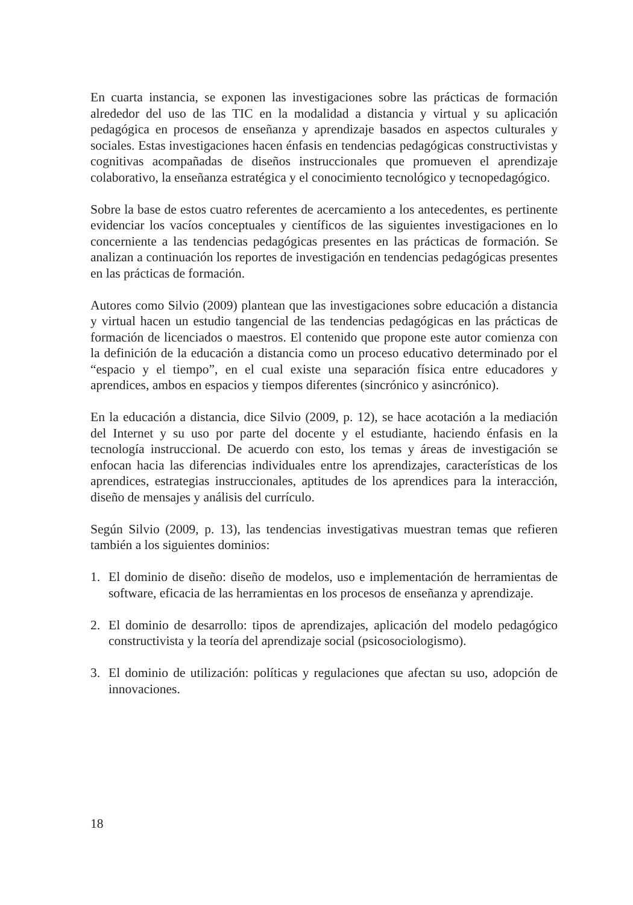En cuarta instancia, se exponen las investigaciones sobre las prácticas de formación alrededor del uso de las TIC en la modalidad a distancia y virtual y su aplicación pedagógica en procesos de enseñanza y aprendizaje basados en aspectos culturales y sociales. Estas investigaciones hacen énfasis en tendencias pedagógicas constructivistas y cognitivas acompañadas de diseños instruccionales que promueven el aprendizaje colaborativo, la enseñanza estratégica y el conocimiento tecnológico y tecnopedagógico.
Sobre la base de estos cuatro referentes de acercamiento a los antecedentes, es pertinente evidenciar los vacíos conceptuales y científicos de las siguientes investigaciones en lo concerniente a las tendencias pedagógicas presentes en las prácticas de formación. Se analizan a continuación los reportes de investigación en tendencias pedagógicas presentes en las prácticas de formación.
Autores como Silvio (2009) plantean que las investigaciones sobre educación a distancia y virtual hacen un estudio tangencial de las tendencias pedagógicas en las prácticas de formación de licenciados o maestros. El contenido que propone este autor comienza con la definición de la educación a distancia como un proceso educativo determinado por el “espacio y el tiempo”, en el cual existe una separación física entre educadores y aprendices, ambos en espacios y tiempos diferentes (sincrónico y asincrónico).
En la educación a distancia, dice Silvio (2009, p. 12), se hace acotación a la mediación del Internet y su uso por parte del docente y el estudiante, haciendo énfasis en la tecnología instruccional. De acuerdo con esto, los temas y áreas de investigación se enfocan hacia las diferencias individuales entre los aprendizajes, características de los aprendices, estrategias instruccionales, aptitudes de los aprendices para la interacción, diseño de mensajes y análisis del currículo.
Según Silvio (2009, p. 13), las tendencias investigativas muestran temas que refieren también a los siguientes dominios:
1. El dominio de diseño: diseño de modelos, uso e implementación de herramientas de software, eficacia de las herramientas en los procesos de enseñanza y aprendizaje.
2. El dominio de desarrollo: tipos de aprendizajes, aplicación del modelo pedagógico constructivista y la teoría del aprendizaje social (psicosociologismo).
3. El dominio de utilización: políticas y regulaciones que afectan su uso, adopción de innovaciones.
18